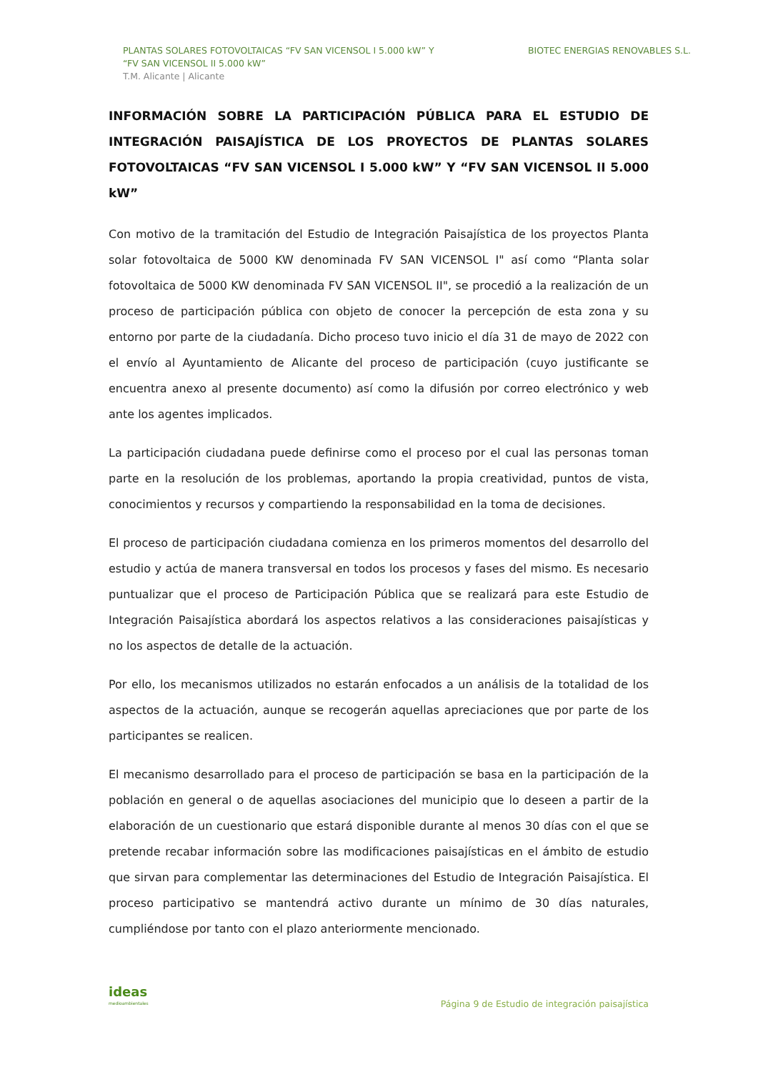PLANTAS SOLARES FOTOVOLTAICAS “FV SAN VICENSOL I 5.000 kW” Y
“FV SAN VICENSOL II 5.000 kW”
T.M. Alicante | Alicante
BIOTEC ENERGIAS RENOVABLES S.L.
INFORMACIÓN SOBRE LA PARTICIPACIÓN PÚBLICA PARA EL ESTUDIO DE INTEGRACIÓN PAISAJÍSTICA DE LOS PROYECTOS DE PLANTAS SOLARES FOTOVOLTAICAS “FV SAN VICENSOL I 5.000 kW” Y “FV SAN VICENSOL II 5.000 kW”
Con motivo de la tramitación del Estudio de Integración Paisajística de los proyectos Planta solar fotovoltaica de 5000 KW denominada FV SAN VICENSOL I" así como “Planta solar fotovoltaica de 5000 KW denominada FV SAN VICENSOL II", se procedió a la realización de un proceso de participación pública con objeto de conocer la percepción de esta zona y su entorno por parte de la ciudadanía. Dicho proceso tuvo inicio el día 31 de mayo de 2022 con el envío al Ayuntamiento de Alicante del proceso de participación (cuyo justificante se encuentra anexo al presente documento) así como la difusión por correo electrónico y web ante los agentes implicados.
La participación ciudadana puede definirse como el proceso por el cual las personas toman parte en la resolución de los problemas, aportando la propia creatividad, puntos de vista, conocimientos y recursos y compartiendo la responsabilidad en la toma de decisiones.
El proceso de participación ciudadana comienza en los primeros momentos del desarrollo del estudio y actúa de manera transversal en todos los procesos y fases del mismo. Es necesario puntualizar que el proceso de Participación Pública que se realizará para este Estudio de Integración Paisajística abordará los aspectos relativos a las consideraciones paisajísticas y no los aspectos de detalle de la actuación.
Por ello, los mecanismos utilizados no estarán enfocados a un análisis de la totalidad de los aspectos de la actuación, aunque se recogerán aquellas apreciaciones que por parte de los participantes se realicen.
El mecanismo desarrollado para el proceso de participación se basa en la participación de la población en general o de aquellas asociaciones del municipio que lo deseen a partir de la elaboración de un cuestionario que estará disponible durante al menos 30 días con el que se pretende recabar información sobre las modificaciones paisajísticas en el ámbito de estudio que sirvan para complementar las determinaciones del Estudio de Integración Paisajística. El proceso participativo se mantendrá activo durante un mínimo de 30 días naturales, cumpliéndose por tanto con el plazo anteriormente mencionado.
ideas
medioambientales
Página 9 de Estudio de integración paisajística